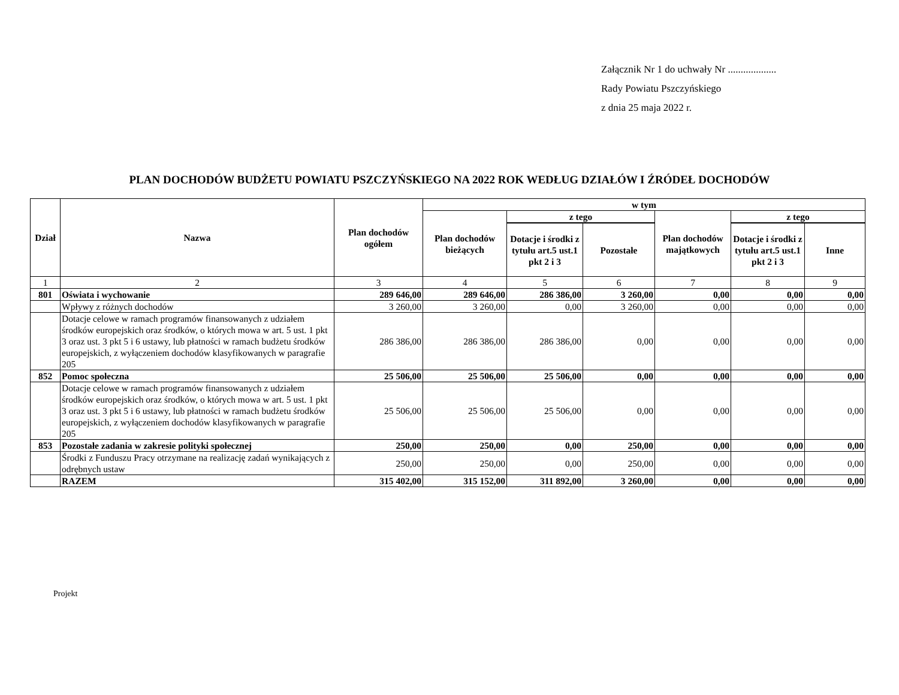Załącznik Nr 1 do uchwały Nr ...................
Rady Powiatu Pszczyńskiego
z dnia 25 maja 2022 r.
PLAN DOCHODÓW BUDŻETU POWIATU PSZCZYŃSKIEGO NA 2022 ROK WEDŁUG DZIAŁÓW I ŹRÓDEŁ DOCHODÓW
| Dział | Nazwa | Plan dochodów ogółem | w tym | | | | | |
| --- | --- | --- | --- | --- | --- | --- | --- | --- |
| | | | Plan dochodów bieżących | z tego | | Plan dochodów majątkowych | z tego | |
| | | | | Dotacje i środki z tytułu art.5 ust.1 pkt 2 i 3 | Pozostałe | | Dotacje i środki z tytułu art.5 ust.1 pkt 2 i 3 | Inne |
| 1 | 2 | 3 | 4 | 5 | 6 | 7 | 8 | 9 |
| 801 | Oświata i wychowanie | 289 646,00 | 289 646,00 | 286 386,00 | 3 260,00 | 0,00 | 0,00 | 0,00 |
| | Wpływy z różnych dochodów | 3 260,00 | 3 260,00 | 0,00 | 3 260,00 | 0,00 | 0,00 | 0,00 |
| | Dotacje celowe w ramach programów finansowanych z udziałem środków europejskich oraz środków, o których mowa w art. 5 ust. 1 pkt 3 oraz ust. 3 pkt 5 i 6 ustawy, lub płatności w ramach budżetu środków europejskich, z wyłączeniem dochodów klasyfikowanych w paragrafie 205 | 286 386,00 | 286 386,00 | 286 386,00 | 0,00 | 0,00 | 0,00 | 0,00 |
| 852 | Pomoc społeczna | 25 506,00 | 25 506,00 | 25 506,00 | 0,00 | 0,00 | 0,00 | 0,00 |
| | Dotacje celowe w ramach programów finansowanych z udziałem środków europejskich oraz środków, o których mowa w art. 5 ust. 1 pkt 3 oraz ust. 3 pkt 5 i 6 ustawy, lub płatności w ramach budżetu środków europejskich, z wyłączeniem dochodów klasyfikowanych w paragrafie 205 | 25 506,00 | 25 506,00 | 25 506,00 | 0,00 | 0,00 | 0,00 | 0,00 |
| 853 | Pozostałe zadania w zakresie polityki społecznej | 250,00 | 250,00 | 0,00 | 250,00 | 0,00 | 0,00 | 0,00 |
| | Środki z Funduszu Pracy otrzymane na realizację zadań wynikających z odrębnych ustaw | 250,00 | 250,00 | 0,00 | 250,00 | 0,00 | 0,00 | 0,00 |
| | RAZEM | 315 402,00 | 315 152,00 | 311 892,00 | 3 260,00 | 0,00 | 0,00 | 0,00 |
Projekt